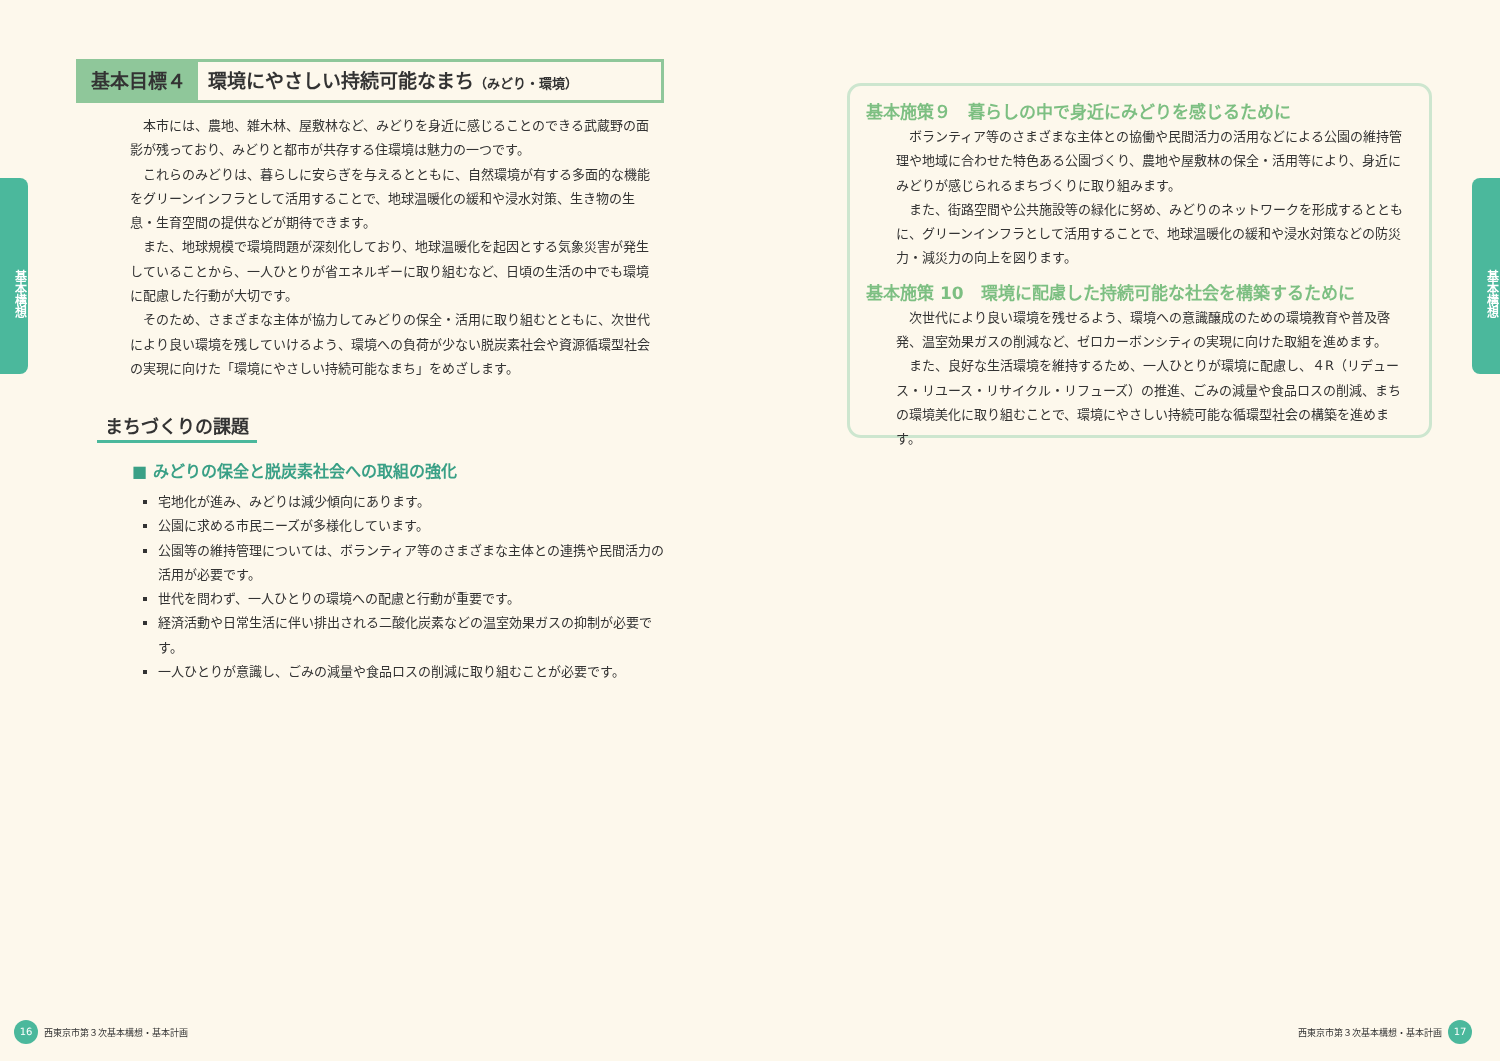基本構想
基本目標４ 環境にやさしい持続可能なまち（みどり・環境）
本市には、農地、雑木林、屋敷林など、みどりを身近に感じることのできる武蔵野の面影が残っており、みどりと都市が共存する住環境は魅力の一つです。
これらのみどりは、暮らしに安らぎを与えるとともに、自然環境が有する多面的な機能をグリーンインフラとして活用することで、地球温暖化の緩和や浸水対策、生き物の生息・生育空間の提供などが期待できます。
また、地球規模で環境問題が深刻化しており、地球温暖化を起因とする気象災害が発生していることから、一人ひとりが省エネルギーに取り組むなど、日頃の生活の中でも環境に配慮した行動が大切です。
そのため、さまざまな主体が協力してみどりの保全・活用に取り組むとともに、次世代により良い環境を残していけるよう、環境への負荷が少ない脱炭素社会や資源循環型社会の実現に向けた「環境にやさしい持続可能なまち」をめざします。
まちづくりの課題
■ みどりの保全と脱炭素社会への取組の強化
宅地化が進み、みどりは減少傾向にあります。
公園に求める市民ニーズが多様化しています。
公園等の維持管理については、ボランティア等のさまざまな主体との連携や民間活力の活用が必要です。
世代を問わず、一人ひとりの環境への配慮と行動が重要です。
経済活動や日常生活に伴い排出される二酸化炭素などの温室効果ガスの抑制が必要です。
一人ひとりが意識し、ごみの減量や食品ロスの削減に取り組むことが必要です。
16
西東京市第３次基本構想・基本計画
基本施策９　暮らしの中で身近にみどりを感じるために
ボランティア等のさまざまな主体との協働や民間活力の活用などによる公園の維持管理や地域に合わせた特色ある公園づくり、農地や屋敷林の保全・活用等により、身近にみどりが感じられるまちづくりに取り組みます。
また、街路空間や公共施設等の緑化に努め、みどりのネットワークを形成するとともに、グリーンインフラとして活用することで、地球温暖化の緩和や浸水対策などの防災力・減災力の向上を図ります。
基本施策 10　環境に配慮した持続可能な社会を構築するために
次世代により良い環境を残せるよう、環境への意識醸成のための環境教育や普及啓発、温室効果ガスの削減など、ゼロカーボンシティの実現に向けた取組を進めます。
また、良好な生活環境を維持するため、一人ひとりが環境に配慮し、４R（リデュース・リユース・リサイクル・リフューズ）の推進、ごみの減量や食品ロスの削減、まちの環境美化に取り組むことで、環境にやさしい持続可能な循環型社会の構築を進めます。
基本構想
西東京市第３次基本構想・基本計画
17